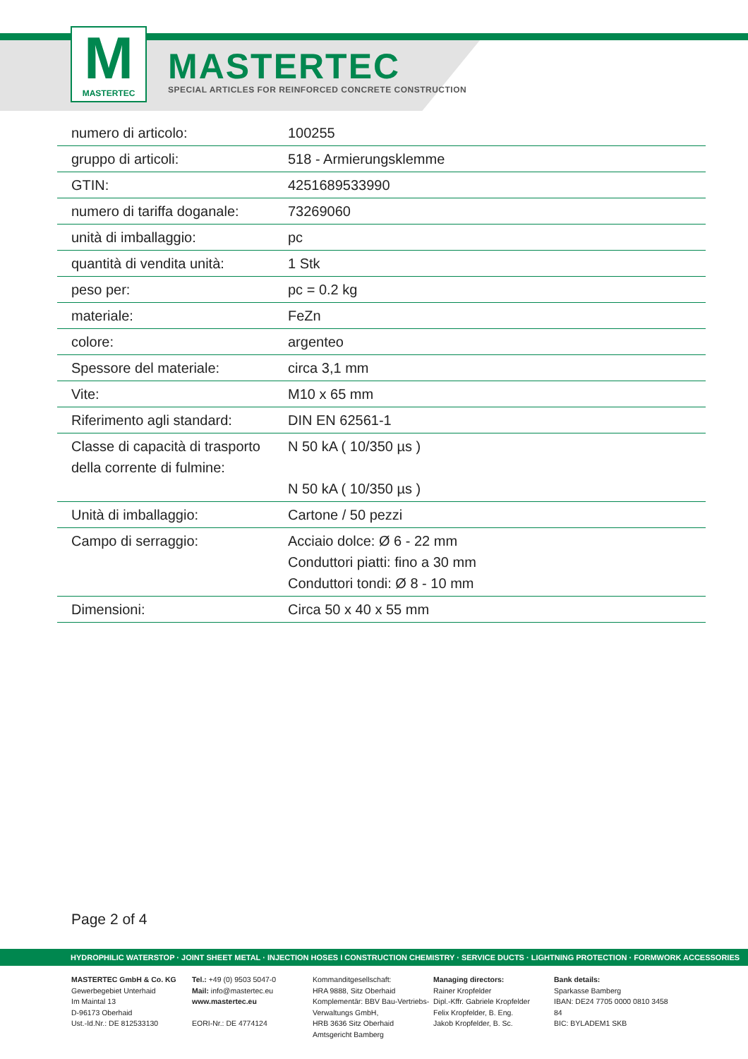M
MASTERTEC
MASTERTEC
SPECIAL ARTICLES FOR REINFORCED CONCRETE CONSTRUCTION
| numero di articolo: | 100255 |
| gruppo di articoli: | 518 - Armierungsklemme |
| GTIN: | 4251689533990 |
| numero di tariffa doganale: | 73269060 |
| unità di imballaggio: | pc |
| quantità di vendita unità: | 1 Stk |
| peso per: | pc = 0.2 kg |
| materiale: | FeZn |
| colore: | argenteo |
| Spessore del materiale: | circa 3,1 mm |
| Vite: | M10 x 65 mm |
| Riferimento agli standard: | DIN EN 62561-1 |
| Classe di capacità di trasporto della corrente di fulmine: | N 50 kA ( 10/350 µs ) N 50 kA ( 10/350 µs ) |
| Unità di imballaggio: | Cartone / 50 pezzi |
| Campo di serraggio: | Acciaio dolce: Ø 6 - 22 mm Conduttori piatti: fino a 30 mm Conduttori tondi: Ø 8 - 10 mm |
| Dimensioni: | Circa 50 x 40 x 55 mm |
Page 2 of 4
HYDROPHILIC WATERSTOP · JOINT SHEET METAL · INJECTION HOSES I CONSTRUCTION CHEMISTRY · SERVICE DUCTS · LIGHTNING PROTECTION · FORMWORK ACCESSORIES
MASTERTEC GmbH & Co. KG
Gewerbegebiet Unterhaid
Im Maintal 13
D-96173 Oberhaid
Ust.-Id.Nr.: DE 812533130
Tel.: +49 (0) 9503 5047-0
Mail: info@mastertec.eu
www.mastertec.eu
EORI-Nr.: DE 4774124
Kommanditgesellschaft:
HRA 9888, Sitz Oberhaid
Komplementär: BBV Bau-Vertriebs-Verwaltungs GmbH,
HRB 3636 Sitz Oberhaid
Amtsgericht Bamberg
Managing directors:
Rainer Kropfelder
Dipl.-Kffr. Gabriele Kropfelder
Felix Kropfelder, B. Eng.
Jakob Kropfelder, B. Sc.
Bank details:
Sparkasse Bamberg
IBAN: DE24 7705 0000 0810 3458 84
BIC: BYLADEM1 SKB